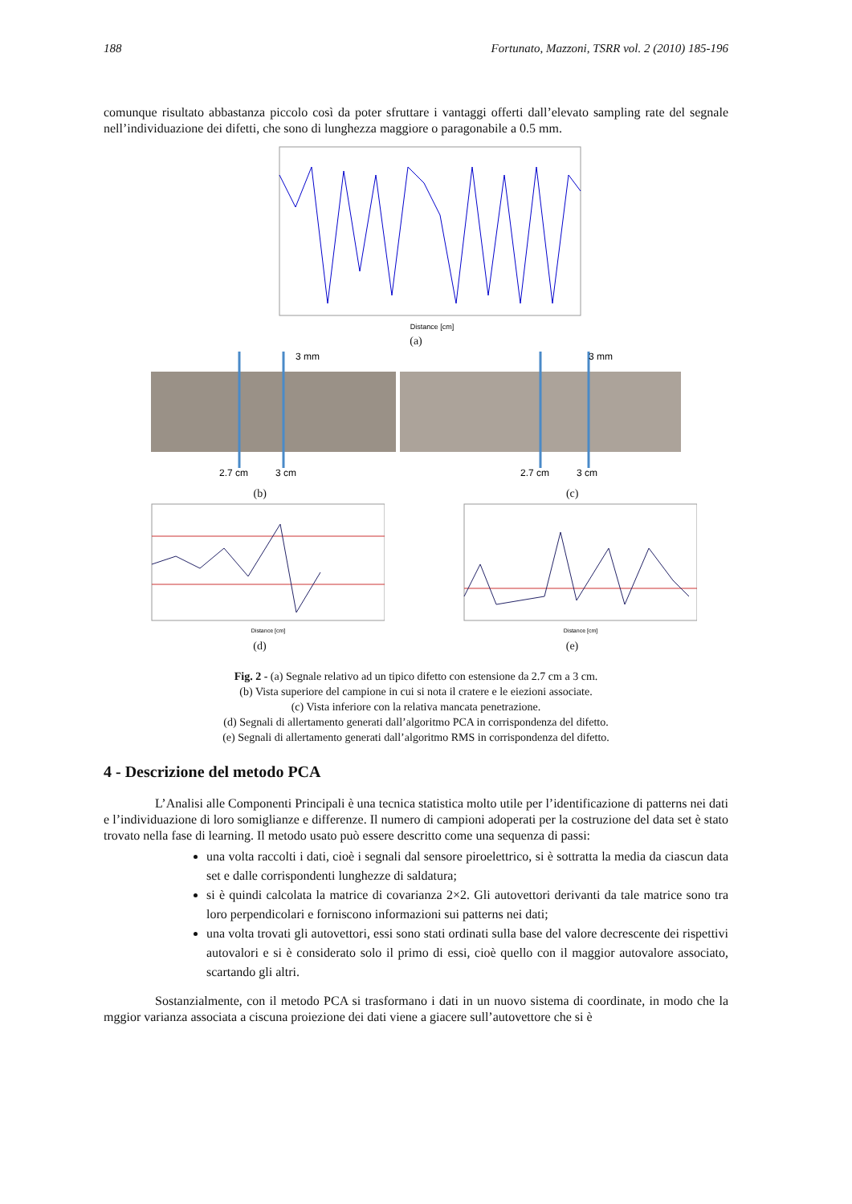188 Fortunato, Mazzoni, TSRR vol. 2 (2010) 185-196
comunque risultato abbastanza piccolo così da poter sfruttare i vantaggi offerti dall’elevato sampling rate del segnale nell’individuazione dei difetti, che sono di lunghezza maggiore o paragonabile a 0.5 mm.
Distance [cm]
(a)
3 mm
3 mm
2.7 cm
3 cm
2.7 cm
3 cm
(b) (c)
Distance [cm]
(d)
Distance [cm]
(e)
Fig. 2 - (a) Segnale relativo ad un tipico difetto con estensione da 2.7 cm a 3 cm.
(b) Vista superiore del campione in cui si nota il cratere e le eiezioni associate.
(c) Vista inferiore con la relativa mancata penetrazione.
(d) Segnali di allertamento generati dall’algoritmo PCA in corrispondenza del difetto.
(e) Segnali di allertamento generati dall’algoritmo RMS in corrispondenza del difetto.
4 - Descrizione del metodo PCA
L’Analisi alle Componenti Principali è una tecnica statistica molto utile per l’identificazione di patterns nei dati e l’individuazione di loro somiglianze e differenze. Il numero di campioni adoperati per la costruzione del data set è stato trovato nella fase di learning. Il metodo usato può essere descritto come una sequenza di passi:
una volta raccolti i dati, cioè i segnali dal sensore piroelettrico, si è sottratta la media da ciascun data set e dalle corrispondenti lunghezze di saldatura;
si è quindi calcolata la matrice di covarianza 2×2. Gli autovettori derivanti da tale matrice sono tra loro perpendicolari e forniscono informazioni sui patterns nei dati;
una volta trovati gli autovettori, essi sono stati ordinati sulla base del valore decrescente dei rispettivi autovalori e si è considerato solo il primo di essi, cioè quello con il maggior autovalore associato, scartando gli altri.
Sostanzialmente, con il metodo PCA si trasformano i dati in un nuovo sistema di coordinate, in modo che la mggior varianza associata a ciscuna proiezione dei dati viene a giacere sull’autovettore che si è